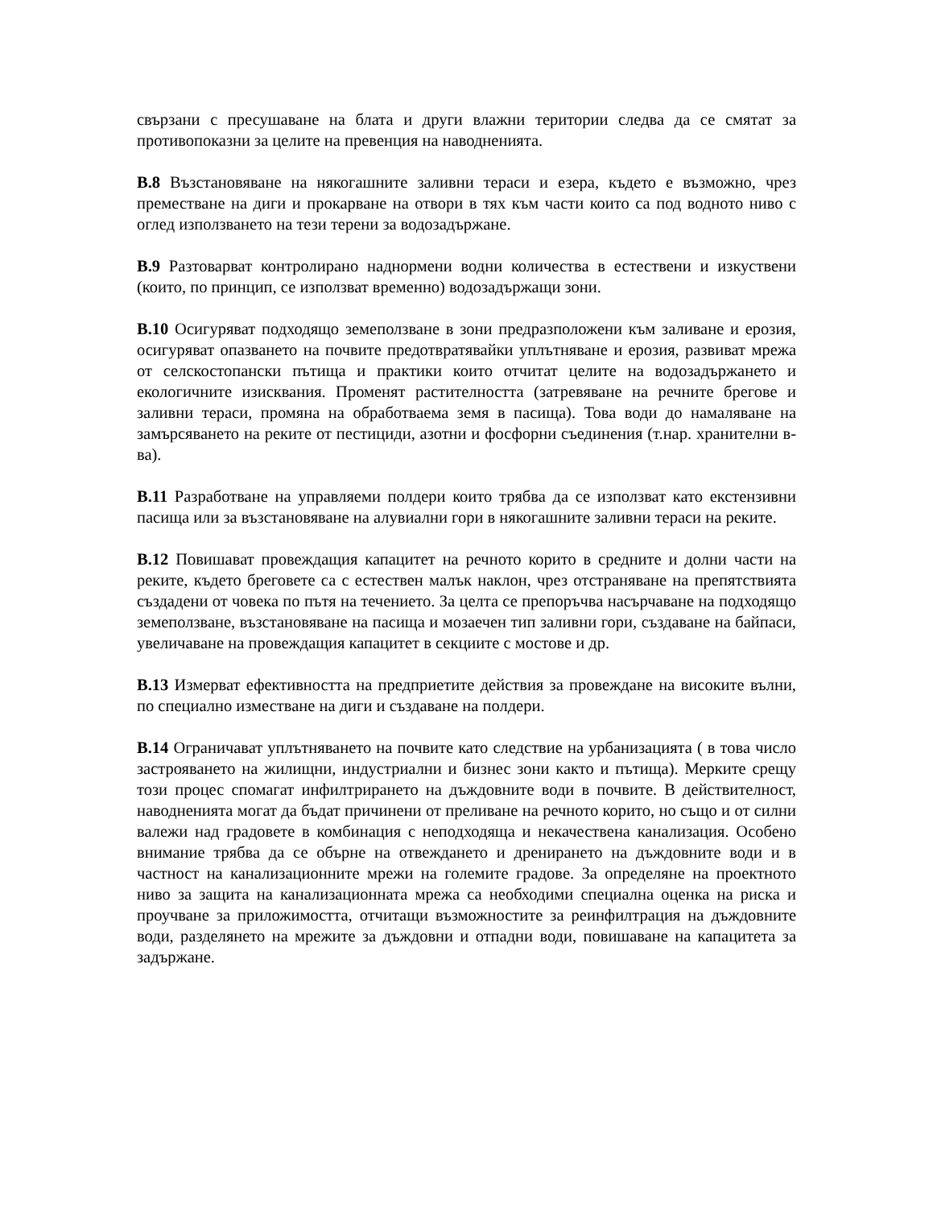свързани с пресушаване на блата и други влажни територии следва да се смятат за противопоказни за целите на превенция на наводненията.
В.8 Възстановяване на някогашните заливни тераси и езера, където е възможно, чрез преместване на диги и прокарване на отвори в тях към части които са под водното ниво с оглед използването на тези терени за водозадържане.
В.9 Разтоварват контролирано наднормени водни количества в естествени и изкуствени (които, по принцип, се използват временно) водозадържащи зони.
В.10 Осигуряват подходящо земеползване в зони предразположени към заливане и ерозия, осигуряват опазването на почвите предотвратявайки уплътняване и ерозия, развиват мрежа от селскостопански пътища и практики които отчитат целите на водозадържането и екологичните изисквания. Променят растителността (затревяване на речните брегове и заливни тераси, промяна на обработваема земя в пасища). Това води до намаляване на замърсяването на реките от пестициди, азотни и фосфорни съединения (т.нар. хранителни в-ва).
В.11 Разработване на управляеми полдери които трябва да се използват като екстензивни пасища или за възстановяване на алувиални гори в някогашните заливни тераси на реките.
В.12 Повишават провеждащия капацитет на речното корито в средните и долни части на реките, където бреговете са с естествен малък наклон, чрез отстраняване на препятствията създадени от човека по пътя на течението. За целта се препоръчва насърчаване на подходящо земеползване, възстановяване на пасища и мозаечен тип заливни гори, създаване на байпаси, увеличаване на провеждащия капацитет в секциите с мостове и др.
В.13 Измерват ефективността на предприетите действия за провеждане на високите вълни, по специално изместване на диги и създаване на полдери.
В.14 Ограничават уплътняването на почвите като следствие на урбанизацията ( в това число застрояването на жилищни, индустриални и бизнес зони както и пътища). Мерките срещу този процес спомагат инфилтрирането на дъждовните води в почвите. В действителност, наводненията могат да бъдат причинени от преливане на речното корито, но също и от силни валежи над градовете в комбинация с неподходяща и некачествена канализация. Особено внимание трябва да се обърне на отвеждането и дренирането на дъждовните води и в частност на канализационните мрежи на големите градове. За определяне на проектното ниво за защита на канализационната мрежа са необходими специална оценка на риска и проучване за приложимостта, отчитащи възможностите за реинфилтрация на дъждовните води, разделянето на мрежите за дъждовни и отпадни води, повишаване на капацитета за задържане.